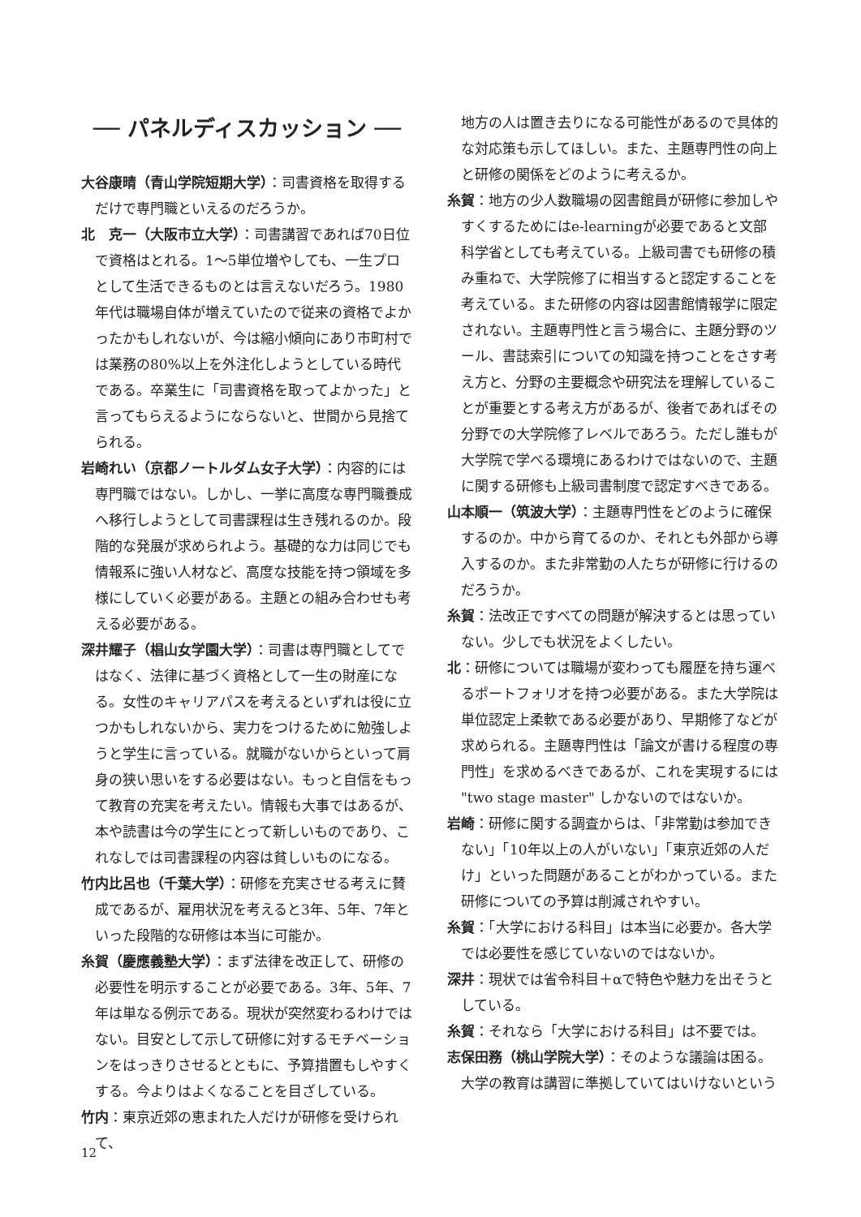── パネルディスカッション ──
大谷康晴（青山学院短期大学）：司書資格を取得するだけで専門職といえるのだろうか。
北　克一（大阪市立大学）：司書講習であれば70日位で資格はとれる。1～5単位増やしても、一生プロとして生活できるものとは言えないだろう。1980年代は職場自体が増えていたので従来の資格でよかったかもしれないが、今は縮小傾向にあり市町村では業務の80%以上を外注化しようとしている時代である。卒業生に「司書資格を取ってよかった」と言ってもらえるようにならないと、世間から見捨てられる。
岩崎れい（京都ノートルダム女子大学）：内容的には専門職ではない。しかし、一挙に高度な専門職養成へ移行しようとして司書課程は生き残れるのか。段階的な発展が求められよう。基礎的な力は同じでも情報系に強い人材など、高度な技能を持つ領域を多様にしていく必要がある。主題との組み合わせも考える必要がある。
深井耀子（椙山女学園大学）：司書は専門職としてではなく、法律に基づく資格として一生の財産になる。女性のキャリアパスを考えるといずれは役に立つかもしれないから、実力をつけるために勉強しようと学生に言っている。就職がないからといって肩身の狭い思いをする必要はない。もっと自信をもって教育の充実を考えたい。情報も大事ではあるが、本や読書は今の学生にとって新しいものであり、これなしでは司書課程の内容は貧しいものになる。
竹内比呂也（千葉大学）：研修を充実させる考えに賛成であるが、雇用状況を考えると3年、5年、7年といった段階的な研修は本当に可能か。
糸賀（慶應義塾大学）：まず法律を改正して、研修の必要性を明示することが必要である。3年、5年、7年は単なる例示である。現状が突然変わるわけではない。目安として示して研修に対するモチベーションをはっきりさせるとともに、予算措置もしやすくする。今よりはよくなることを目ざしている。
竹内：東京近郊の恵まれた人だけが研修を受けられて、
　地方の人は置き去りになる可能性があるので具体的な対応策も示してほしい。また、主題専門性の向上と研修の関係をどのように考えるか。
糸賀：地方の少人数職場の図書館員が研修に参加しやすくするためにはe-learningが必要であると文部科学省としても考えている。上級司書でも研修の積み重ねで、大学院修了に相当すると認定することを考えている。また研修の内容は図書館情報学に限定されない。主題専門性と言う場合に、主題分野のツール、書誌索引についての知識を持つことをさす考え方と、分野の主要概念や研究法を理解していることが重要とする考え方があるが、後者であればその分野での大学院修了レベルであろう。ただし誰もが大学院で学べる環境にあるわけではないので、主題に関する研修も上級司書制度で認定すべきである。
山本順一（筑波大学）：主題専門性をどのように確保するのか。中から育てるのか、それとも外部から導入するのか。また非常勤の人たちが研修に行けるのだろうか。
糸賀：法改正ですべての問題が解決するとは思っていない。少しでも状況をよくしたい。
北：研修については職場が変わっても履歴を持ち運べるポートフォリオを持つ必要がある。また大学院は単位認定上柔軟である必要があり、早期修了などが求められる。主題専門性は「論文が書ける程度の専門性」を求めるべきであるが、これを実現するには "two stage master" しかないのではないか。
岩崎：研修に関する調査からは、「非常勤は参加できない」「10年以上の人がいない」「東京近郊の人だけ」といった問題があることがわかっている。また研修についての予算は削減されやすい。
糸賀：「大学における科目」は本当に必要か。各大学では必要性を感じていないのではないか。
深井：現状では省令科目＋αで特色や魅力を出そうとしている。
糸賀：それなら「大学における科目」は不要では。
志保田務（桃山学院大学）：そのような議論は困る。大学の教育は講習に準拠していてはいけないという
12